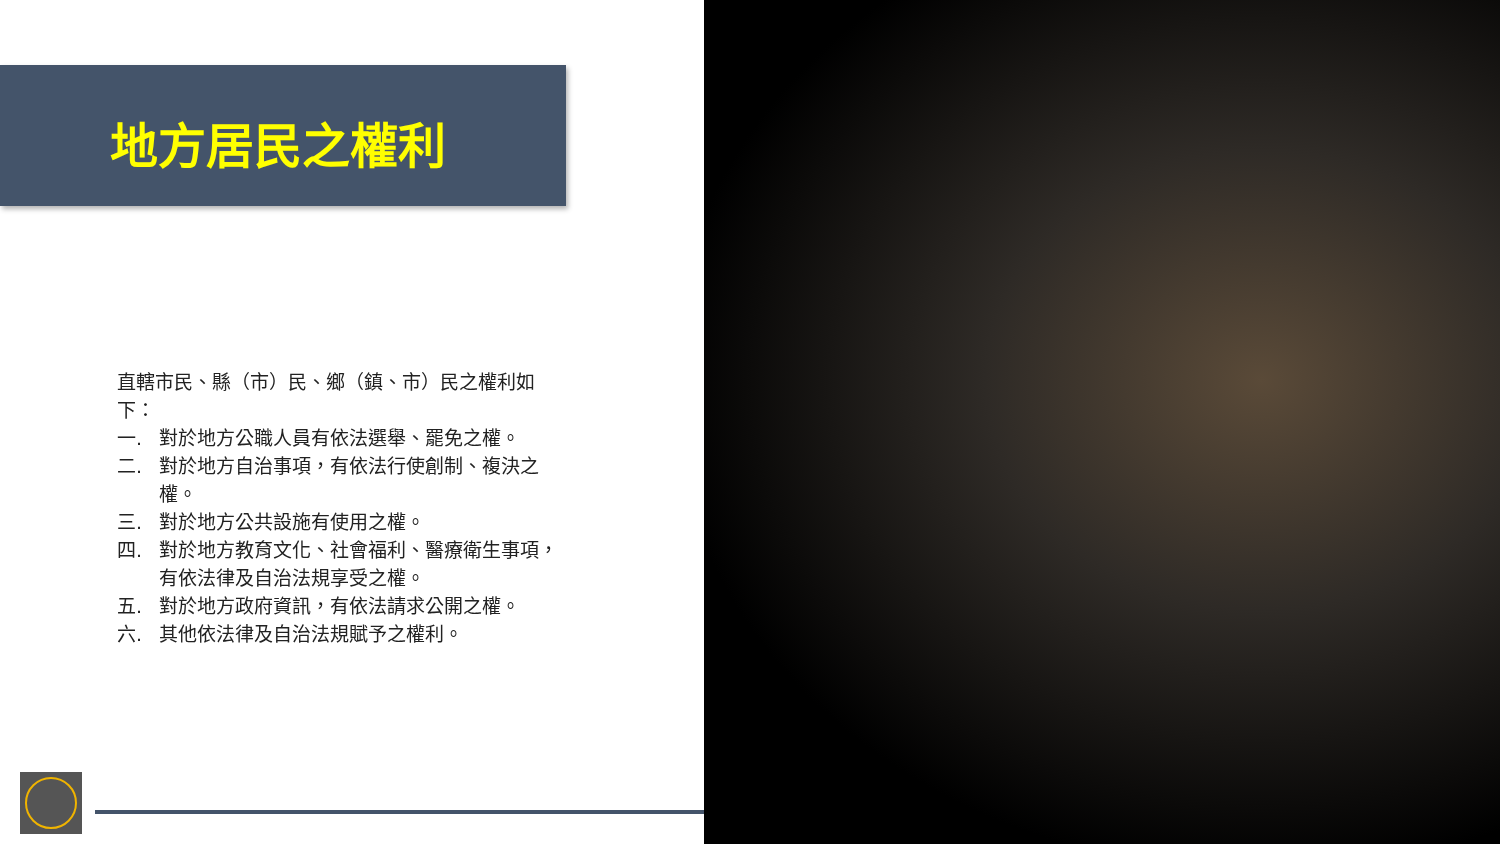地方居民之權利
直轄市民、縣（市）民、鄉（鎮、市）民之權利如下：
一. 對於地方公職人員有依法選舉、罷免之權。
二. 對於地方自治事項，有依法行使創制、複決之權。
三. 對於地方公共設施有使用之權。
四. 對於地方教育文化、社會福利、醫療衛生事項，有依法律及自治法規享受之權。
五. 對於地方政府資訊，有依法請求公開之權。
六. 其他依法律及自治法規賦予之權利。